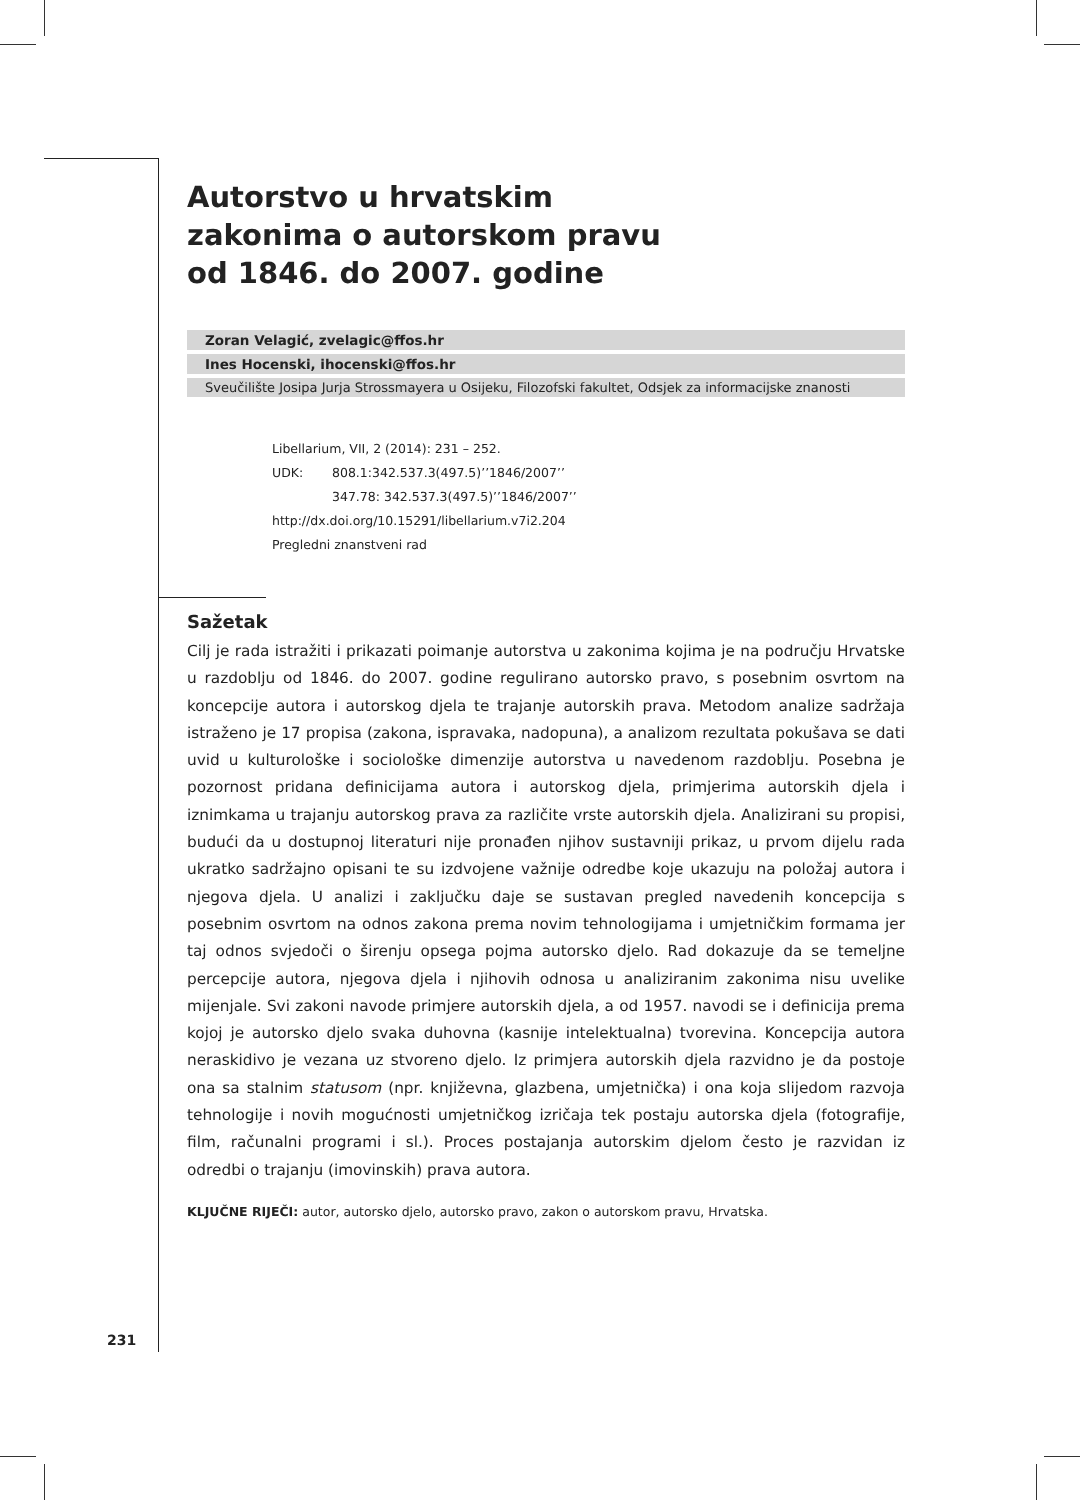Autorstvo u hrvatskim
zakonima o autorskom pravu
od 1846. do 2007. godine
Zoran Velagić, zvelagic@ffos.hr
Ines Hocenski, ihocenski@ffos.hr
Sveučilište Josipa Jurja Strossmayera u Osijeku, Filozofski fakultet, Odsjek za informacijske znanosti
Libellarium, VII, 2 (2014): 231 – 252.
UDK: 808.1:342.537.3(497.5)’’1846/2007’’
347.78: 342.537.3(497.5)’’1846/2007’’
http://dx.doi.org/10.15291/libellarium.v7i2.204
Pregledni znanstveni rad
Sažetak
Cilj je rada istražiti i prikazati poimanje autorstva u zakonima kojima je na području Hrvatske u razdoblju od 1846. do 2007. godine regulirano autorsko pravo, s posebnim osvrtom na koncepcije autora i autorskog djela te trajanje autorskih prava. Metodom analize sadržaja istraženo je 17 propisa (zakona, ispravaka, nadopuna), a analizom rezultata pokušava se dati uvid u kulturološke i sociološke dimenzije autorstva u navedenom razdoblju. Posebna je pozornost pridana definicijama autora i autorskog djela, primjerima autorskih djela i iznimkama u trajanju autorskog prava za različite vrste autorskih djela. Analizirani su propisi, budući da u dostupnoj literaturi nije pronađen njihov sustavniji prikaz, u prvom dijelu rada ukratko sadržajno opisani te su izdvojene važnije odredbe koje ukazuju na položaj autora i njegova djela. U analizi i zaključku daje se sustavan pregled navedenih koncepcija s posebnim osvrtom na odnos zakona prema novim tehnologijama i umjetničkim formama jer taj odnos svjedoči o širenju opsega pojma autorsko djelo. Rad dokazuje da se temeljne percepcije autora, njegova djela i njihovih odnosa u analiziranim zakonima nisu uvelike mijenjale. Svi zakoni navode primjere autorskih djela, a od 1957. navodi se i definicija prema kojoj je autorsko djelo svaka duhovna (kasnije intelektualna) tvorevina. Koncepcija autora neraskidivo je vezana uz stvoreno djelo. Iz primjera autorskih djela razvidno je da postoje ona sa stalnim statusom (npr. književna, glazbena, umjetnička) i ona koja slijedom razvoja tehnologije i novih mogućnosti umjetničkog izričaja tek postaju autorska djela (fotografije, film, računalni programi i sl.). Proces postajanja autorskim djelom često je razvidan iz odredbi o trajanju (imovinskih) prava autora.
KLJUČNE RIJEČI: autor, autorsko djelo, autorsko pravo, zakon o autorskom pravu, Hrvatska.
231